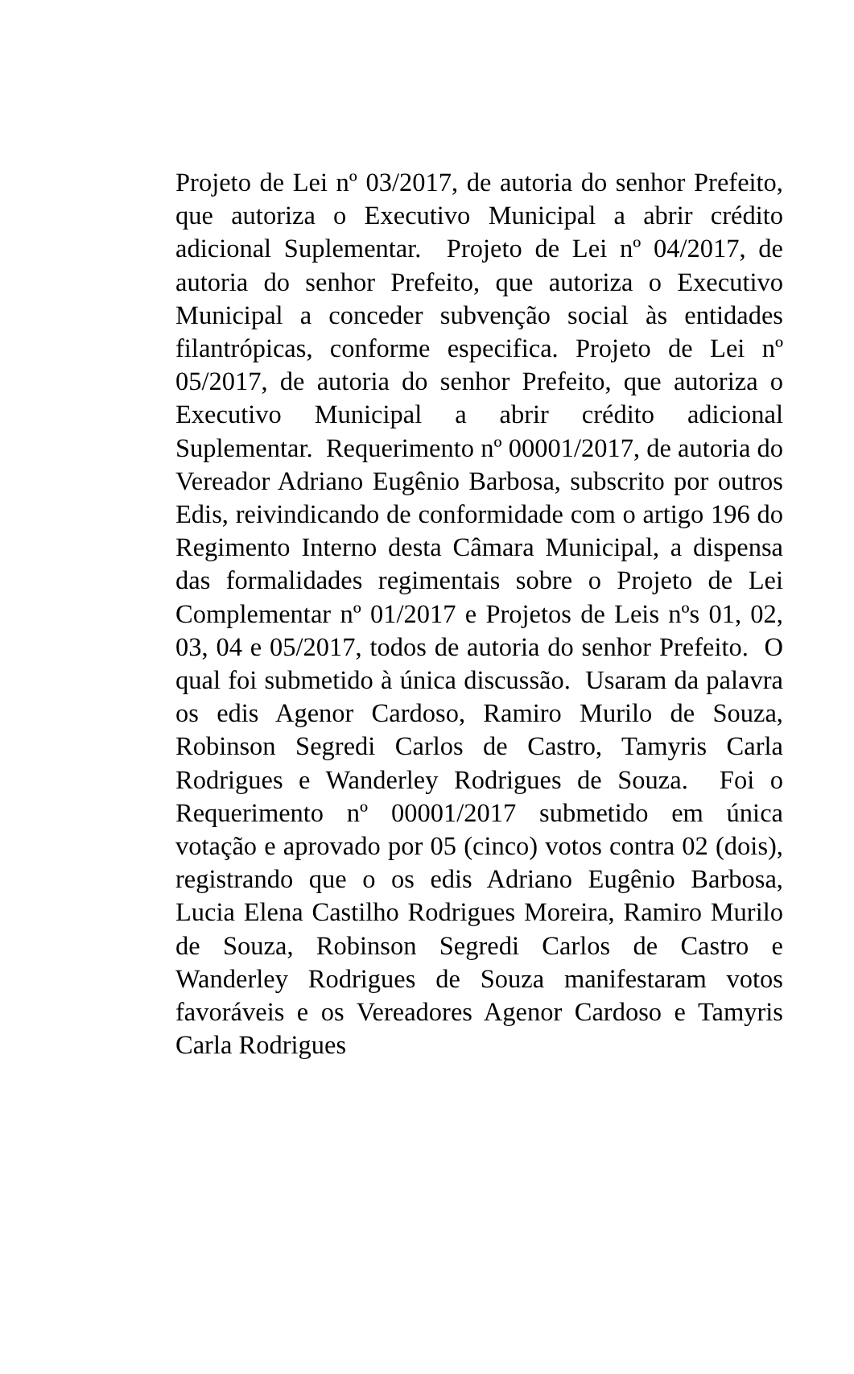Projeto de Lei nº 03/2017, de autoria do senhor Prefeito, que autoriza o Executivo Municipal a abrir crédito adicional Suplementar. Projeto de Lei nº 04/2017, de autoria do senhor Prefeito, que autoriza o Executivo Municipal a conceder subvenção social às entidades filantrópicas, conforme especifica. Projeto de Lei nº 05/2017, de autoria do senhor Prefeito, que autoriza o Executivo Municipal a abrir crédito adicional Suplementar. Requerimento nº 00001/2017, de autoria do Vereador Adriano Eugênio Barbosa, subscrito por outros Edis, reivindicando de conformidade com o artigo 196 do Regimento Interno desta Câmara Municipal, a dispensa das formalidades regimentais sobre o Projeto de Lei Complementar nº 01/2017 e Projetos de Leis nºs 01, 02, 03, 04 e 05/2017, todos de autoria do senhor Prefeito. O qual foi submetido à única discussão. Usaram da palavra os edis Agenor Cardoso, Ramiro Murilo de Souza, Robinson Segredi Carlos de Castro, Tamyris Carla Rodrigues e Wanderley Rodrigues de Souza. Foi o Requerimento nº 00001/2017 submetido em única votação e aprovado por 05 (cinco) votos contra 02 (dois), registrando que o os edis Adriano Eugênio Barbosa, Lucia Elena Castilho Rodrigues Moreira, Ramiro Murilo de Souza, Robinson Segredi Carlos de Castro e Wanderley Rodrigues de Souza manifestaram votos favoráveis e os Vereadores Agenor Cardoso e Tamyris Carla Rodrigues